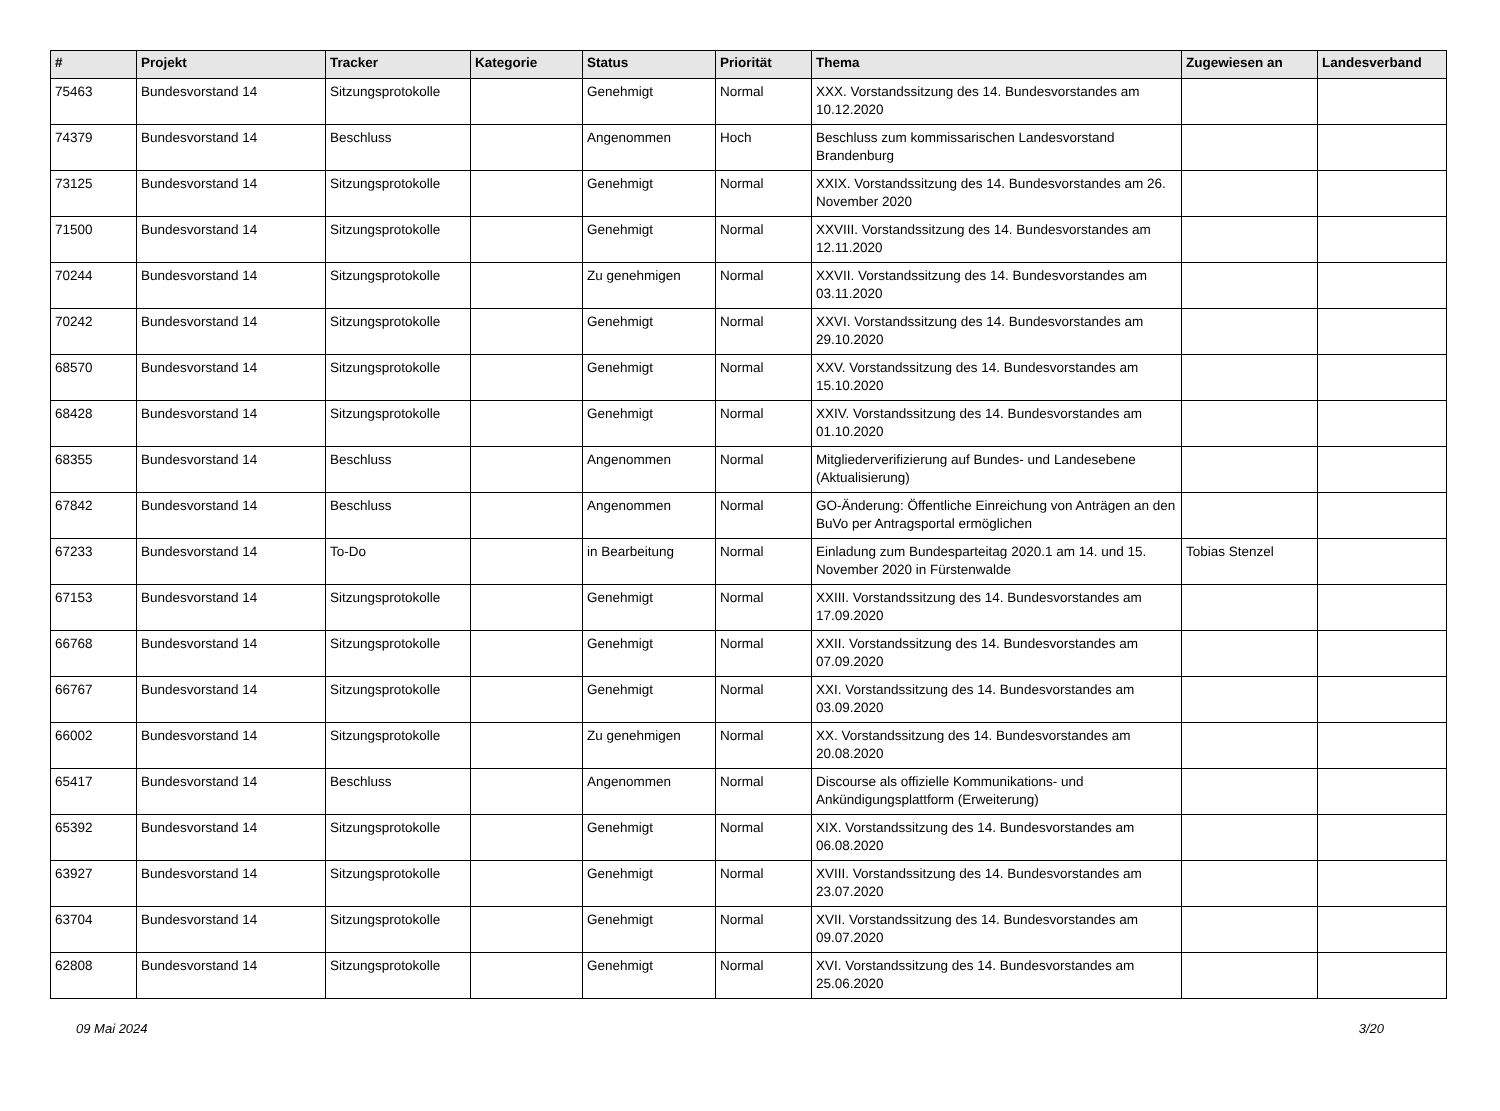| # | Projekt | Tracker | Kategorie | Status | Priorität | Thema | Zugewiesen an | Landesverband |
| --- | --- | --- | --- | --- | --- | --- | --- | --- |
| 75463 | Bundesvorstand 14 | Sitzungsprotokolle | | Genehmigt | Normal | XXX. Vorstandssitzung des 14. Bundesvorstandes am 10.12.2020 | | |
| 74379 | Bundesvorstand 14 | Beschluss | | Angenommen | Hoch | Beschluss zum kommissarischen Landesvorstand Brandenburg | | |
| 73125 | Bundesvorstand 14 | Sitzungsprotokolle | | Genehmigt | Normal | XXIX. Vorstandssitzung des 14. Bundesvorstandes am 26. November 2020 | | |
| 71500 | Bundesvorstand 14 | Sitzungsprotokolle | | Genehmigt | Normal | XXVIII. Vorstandssitzung des 14. Bundesvorstandes am 12.11.2020 | | |
| 70244 | Bundesvorstand 14 | Sitzungsprotokolle | | Zu genehmigen | Normal | XXVII. Vorstandssitzung des 14. Bundesvorstandes am 03.11.2020 | | |
| 70242 | Bundesvorstand 14 | Sitzungsprotokolle | | Genehmigt | Normal | XXVI. Vorstandssitzung des 14. Bundesvorstandes am 29.10.2020 | | |
| 68570 | Bundesvorstand 14 | Sitzungsprotokolle | | Genehmigt | Normal | XXV. Vorstandssitzung des 14. Bundesvorstandes am 15.10.2020 | | |
| 68428 | Bundesvorstand 14 | Sitzungsprotokolle | | Genehmigt | Normal | XXIV. Vorstandssitzung des 14. Bundesvorstandes am 01.10.2020 | | |
| 68355 | Bundesvorstand 14 | Beschluss | | Angenommen | Normal | Mitgliederverifizierung auf Bundes- und Landesebene (Aktualisierung) | | |
| 67842 | Bundesvorstand 14 | Beschluss | | Angenommen | Normal | GO-Änderung: Öffentliche Einreichung von Anträgen an den BuVo per Antragsportal ermöglichen | | |
| 67233 | Bundesvorstand 14 | To-Do | | in Bearbeitung | Normal | Einladung zum Bundesparteitag 2020.1 am 14. und 15. November 2020 in Fürstenwalde | Tobias Stenzel | |
| 67153 | Bundesvorstand 14 | Sitzungsprotokolle | | Genehmigt | Normal | XXIII. Vorstandssitzung des 14. Bundesvorstandes am 17.09.2020 | | |
| 66768 | Bundesvorstand 14 | Sitzungsprotokolle | | Genehmigt | Normal | XXII. Vorstandssitzung des 14. Bundesvorstandes am 07.09.2020 | | |
| 66767 | Bundesvorstand 14 | Sitzungsprotokolle | | Genehmigt | Normal | XXI. Vorstandssitzung des 14. Bundesvorstandes am 03.09.2020 | | |
| 66002 | Bundesvorstand 14 | Sitzungsprotokolle | | Zu genehmigen | Normal | XX. Vorstandssitzung des 14. Bundesvorstandes am 20.08.2020 | | |
| 65417 | Bundesvorstand 14 | Beschluss | | Angenommen | Normal | Discourse als offizielle Kommunikations- und Ankündigungsplattform (Erweiterung) | | |
| 65392 | Bundesvorstand 14 | Sitzungsprotokolle | | Genehmigt | Normal | XIX. Vorstandssitzung des 14. Bundesvorstandes am 06.08.2020 | | |
| 63927 | Bundesvorstand 14 | Sitzungsprotokolle | | Genehmigt | Normal | XVIII. Vorstandssitzung des 14. Bundesvorstandes am 23.07.2020 | | |
| 63704 | Bundesvorstand 14 | Sitzungsprotokolle | | Genehmigt | Normal | XVII. Vorstandssitzung des 14. Bundesvorstandes am 09.07.2020 | | |
| 62808 | Bundesvorstand 14 | Sitzungsprotokolle | | Genehmigt | Normal | XVI. Vorstandssitzung des 14. Bundesvorstandes am 25.06.2020 | | |
09 Mai 2024 3/20